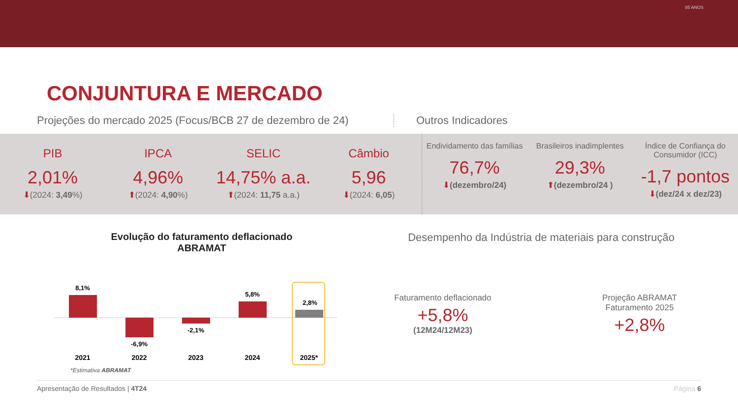85 ANOS
CONJUNTURA E MERCADO
Projeções do mercado 2025 (Focus/BCB 27 de dezembro de 24) Outros Indicadores
PIB
2,01%
⬇(2024: 3,49%)
IPCA
4,96%
⬆(2024: 4,90%)
SELIC
14,75% a.a.
⬆(2024: 11,75 a.a.)
Câmbio
5,96
⬇(2024: 6,05)
Endividamento das famílias
76,7%
⬇(dezembro/24)
Brasileiros inadimplentes
29,3%
⬆(dezembro/24 )
Índice de Confiança do Consumidor (ICC)
-1,7 pontos
⬇(dez/24 x dez/23)
Evolução do faturamento deflacionado
ABRAMAT
8,1%
-6,9%
-2,1%
5,8%
2,8%
2021
2022
2023
2024
2025*
*Estimativa ABRAMAT
Desempenho da Indústria de materiais para construção
Faturamento deflacionado
+5,8%
(12M24/12M23)
Projeção ABRAMAT
Faturamento 2025
+2,8%
Apresentação de Resultados | 4T24 Página 6